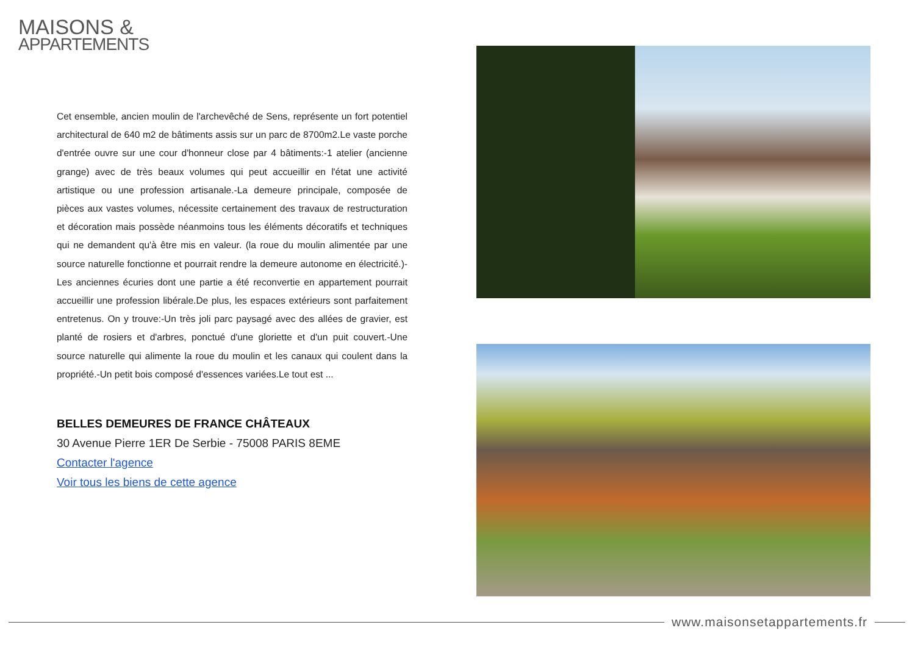MAISONS &
APPARTEMENTS
Cet ensemble, ancien moulin de l'archevêché de Sens, représente un fort potentiel architectural de 640 m2 de bâtiments assis sur un parc de 8700m2.Le vaste porche d'entrée ouvre sur une cour d'honneur close par 4 bâtiments:-1 atelier (ancienne grange) avec de très beaux volumes qui peut accueillir en l'état une activité artistique ou une profession artisanale.-La demeure principale, composée de pièces aux vastes volumes, nécessite certainement des travaux de restructuration et décoration mais possède néanmoins tous les éléments décoratifs et techniques qui ne demandent qu'à être mis en valeur. (la roue du moulin alimentée par une source naturelle fonctionne et pourrait rendre la demeure autonome en électricité.)-Les anciennes écuries dont une partie a été reconvertie en appartement pourrait accueillir une profession libérale.De plus, les espaces extérieurs sont parfaitement entretenus. On y trouve:-Un très joli parc paysagé avec des allées de gravier, est planté de rosiers et d'arbres, ponctué d'une gloriette et d'un puit couvert.-Une source naturelle qui alimente la roue du moulin et les canaux qui coulent dans la propriété.-Un petit bois composé d'essences variées.Le tout est ...
BELLES DEMEURES DE FRANCE CHÂTEAUX
30 Avenue Pierre 1ER De Serbie - 75008 PARIS 8EME
Contacter l'agence
Voir tous les biens de cette agence
www.maisonsetappartements.fr